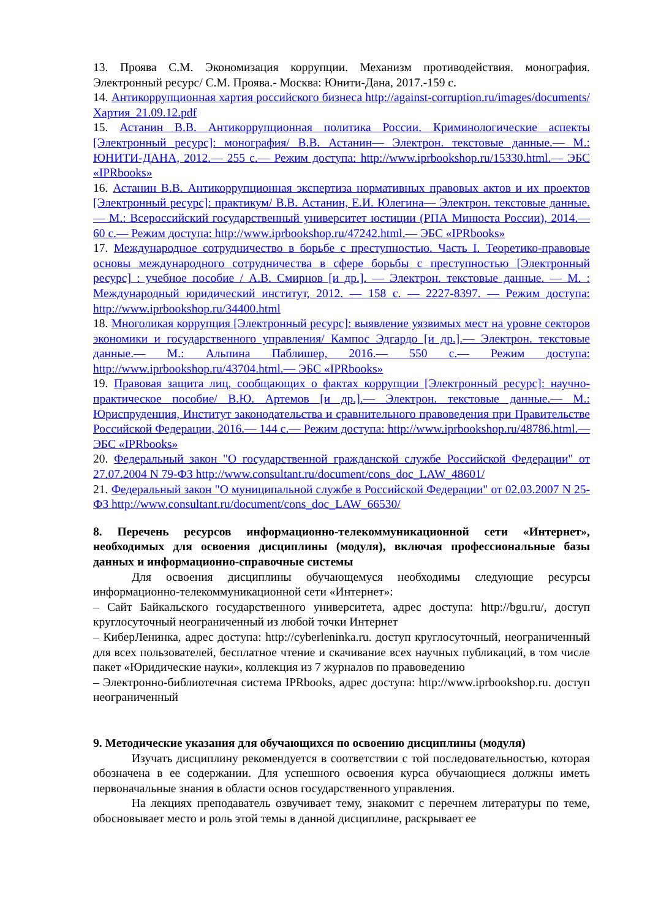13. Проява С.М. Экономизация коррупции. Механизм противодействия. монография. Электронный ресурс/ С.М. Проява.- Москва: Юнити-Дана, 2017.-159 с.
14. Антикоррупционная хартия российского бизнеса http://against-corruption.ru/images/documents/Хартия_21.09.12.pdf
15. Астанин В.В. Антикоррупционная политика России. Криминологические аспекты [Электронный ресурс]: монография/ В.В. Астанин— Электрон. текстовые данные.— М.: ЮНИТИ-ДАНА, 2012.— 255 c.— Режим доступа: http://www.iprbookshop.ru/15330.html.— ЭБС «IPRbooks»
16. Астанин В.В. Антикоррупционная экспертиза нормативных правовых актов и их проектов [Электронный ресурс]: практикум/ В.В. Астанин, Е.И. Юлегина— Электрон. текстовые данные.— М.: Всероссийский государственный университет юстиции (РПА Минюста России), 2014.— 60 c.— Режим доступа: http://www.iprbookshop.ru/47242.html.— ЭБС «IPRbooks»
17. Международное сотрудничество в борьбе с преступностью. Часть I. Теоретико-правовые основы международного сотрудничества в сфере борьбы с преступностью [Электронный ресурс] : учебное пособие / А.В. Смирнов [и др.]. — Электрон. текстовые данные. — М. : Международный юридический институт, 2012. — 158 c. — 2227-8397. — Режим доступа: http://www.iprbookshop.ru/34400.html
18. Многоликая коррупция [Электронный ресурс]: выявление уязвимых мест на уровне секторов экономики и государственного управления/ Кампос Эдгардо [и др.].— Электрон. текстовые данные.— М.: Альпина Паблишер, 2016.— 550 c.— Режим доступа: http://www.iprbookshop.ru/43704.html.— ЭБС «IPRbooks»
19. Правовая защита лиц, сообщающих о фактах коррупции [Электронный ресурс]: научно-практическое пособие/ В.Ю. Артемов [и др.].— Электрон. текстовые данные.— М.: Юриспруденция, Институт законодательства и сравнительного правоведения при Правительстве Российской Федерации, 2016.— 144 c.— Режим доступа: http://www.iprbookshop.ru/48786.html.— ЭБС «IPRbooks»
20. Федеральный закон "О государственной гражданской службе Российской Федерации" от 27.07.2004 N 79-ФЗ http://www.consultant.ru/document/cons_doc_LAW_48601/
21. Федеральный закон "О муниципальной службе в Российской Федерации" от 02.03.2007 N 25-ФЗ http://www.consultant.ru/document/cons_doc_LAW_66530/
8. Перечень ресурсов информационно-телекоммуникационной сети «Интернет», необходимых для освоения дисциплины (модуля), включая профессиональные базы данных и информационно-справочные системы
Для освоения дисциплины обучающемуся необходимы следующие ресурсы информационно-телекоммуникационной сети «Интернет»:
– Сайт Байкальского государственного университета, адрес доступа: http://bgu.ru/, доступ круглосуточный неограниченный из любой точки Интернет
– КиберЛенинка, адрес доступа: http://cyberleninka.ru. доступ круглосуточный, неограниченный для всех пользователей, бесплатное чтение и скачивание всех научных публикаций, в том числе пакет «Юридические науки», коллекция из 7 журналов по правоведению
– Электронно-библиотечная система IPRbooks, адрес доступа: http://www.iprbookshop.ru. доступ неограниченный
9. Методические указания для обучающихся по освоению дисциплины (модуля)
Изучать дисциплину рекомендуется в соответствии с той последовательностью, которая обозначена в ее содержании. Для успешного освоения курса обучающиеся должны иметь первоначальные знания в области основ государственного управления.
На лекциях преподаватель озвучивает тему, знакомит с перечнем литературы по теме, обосновывает место и роль этой темы в данной дисциплине, раскрывает ее